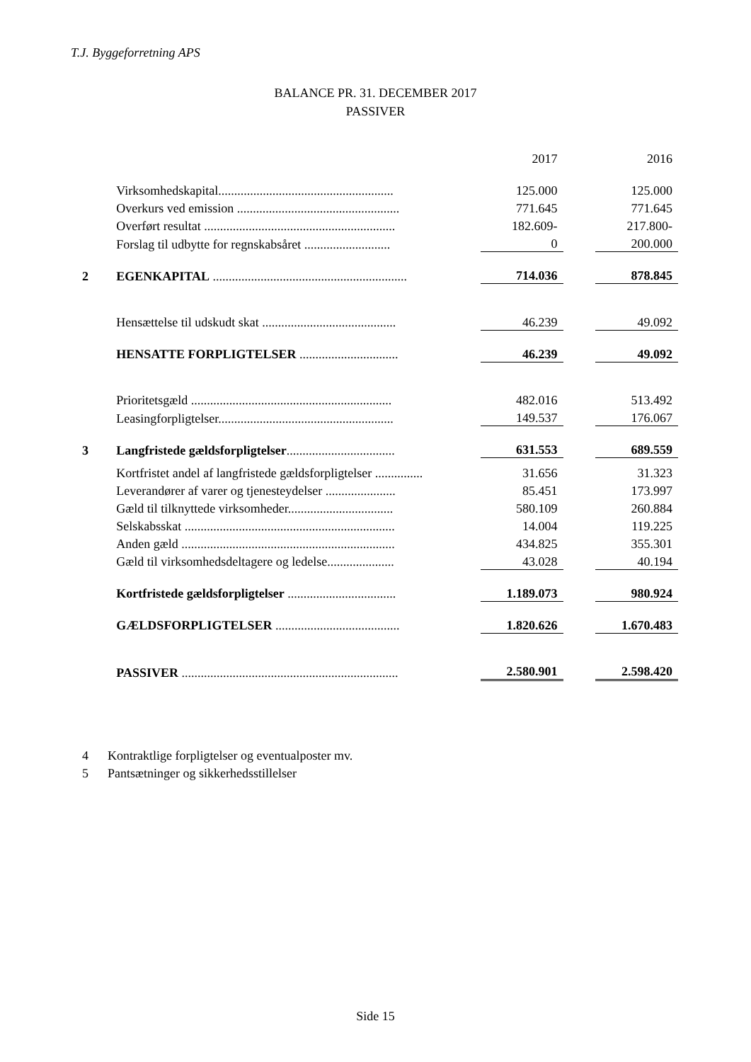T.J. Byggeforretning APS
BALANCE PR. 31. DECEMBER 2017
PASSIVER
| | | | 2017 | | 2016 |
| | Virksomhedskapital....................................................... | | 125.000 | | 125.000 |
| | Overkurs ved emission ................................................... | | 771.645 | | 771.645 |
| | Overført resultat ............................................................ | | 182.609- | | 217.800- |
| | Forslag til udbytte for regnskabsåret ........................... | | 0 | | 200.000 |
| 2 | EGENKAPITAL ............................................................. | | 714.036 | | 878.845 |
| | Hensættelse til udskudt skat .......................................... | | 46.239 | | 49.092 |
| | HENSATTE FORPLIGTELSER ............................... | | 46.239 | | 49.092 |
| | Prioritetsgæld ............................................................... | | 482.016 | | 513.492 |
| | Leasingforpligtelser....................................................... | | 149.537 | | 176.067 |
| 3 | Langfristede gældsforpligtelser .................................. | | 631.553 | | 689.559 |
| | Kortfristet andel af langfristede gældsforpligtelser ............... | | 31.656 | | 31.323 |
| | Leverandører af varer og tjenesteydelser ...................... | | 85.451 | | 173.997 |
| | Gæld til tilknyttede virksomheder................................. | | 580.109 | | 260.884 |
| | Selskabsskat .................................................................. | | 14.004 | | 119.225 |
| | Anden gæld ................................................................... | | 434.825 | | 355.301 |
| | Gæld til virksomhedsdeltagere og ledelse..................... | | 43.028 | | 40.194 |
| | Kortfristede gældsforpligtelser .................................. | | 1.189.073 | | 980.924 |
| | GÆLDSFORPLIGTELSER ....................................... | | 1.820.626 | | 1.670.483 |
| | PASSIVER .................................................................... | | 2.580.901 | | 2.598.420 |
4 Kontraktlige forpligtelser og eventualposter mv.
5 Pantsætninger og sikkerhedsstillelser
Side 15